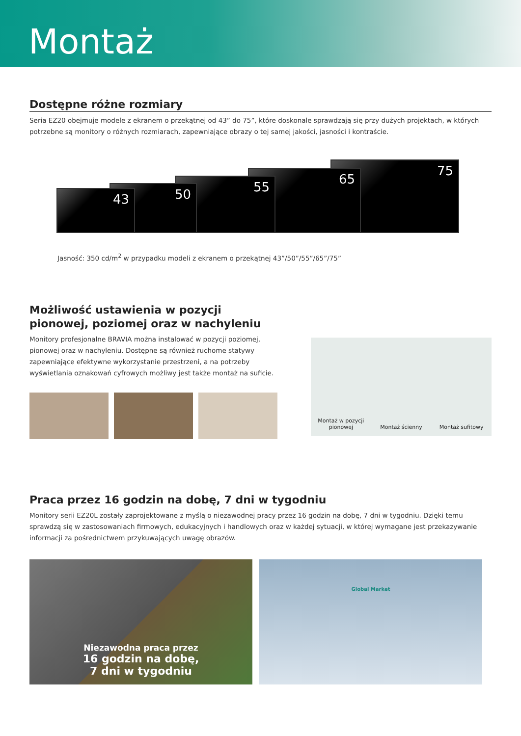Montaż
Dostępne różne rozmiary
Seria EZ20 obejmuje modele z ekranem o przekątnej od 43” do 75”, które doskonale sprawdzają się przy dużych projektach, w których potrzebne są monitory o różnych rozmiarach, zapewniające obrazy o tej samej jakości, jasności i kontraście.
43 50 55 65 75
Jasność: 350 cd/m<sup>2</sup> w przypadku modeli z ekranem o przekątnej 43”/50”/55”/65”/75”
Możliwość ustawienia w pozycji pionowej, poziomej oraz w nachyleniu
Monitory profesjonalne BRAVIA można instalować w pozycji poziomej, pionowej oraz w nachyleniu. Dostępne są również ruchome statywy zapewniające efektywne wykorzystanie przestrzeni, a na potrzeby wyświetlania oznakowań cyfrowych możliwy jest także montaż na suficie.
Montaż w pozycji pionowej
Montaż ścienny
Montaż sufitowy
Praca przez 16 godzin na dobę, 7 dni w tygodniu
Monitory serii EZ20L zostały zaprojektowane z myślą o niezawodnej pracy przez 16 godzin na dobę, 7 dni w tygodniu. Dzięki temu sprawdzą się w zastosowaniach firmowych, edukacyjnych i handlowych oraz w każdej sytuacji, w której wymagane jest przekazywanie informacji za pośrednictwem przykuwających uwagę obrazów.
Niezawodna praca przez
16 godzin na dobę,
7 dni w tygodniu
Global Market